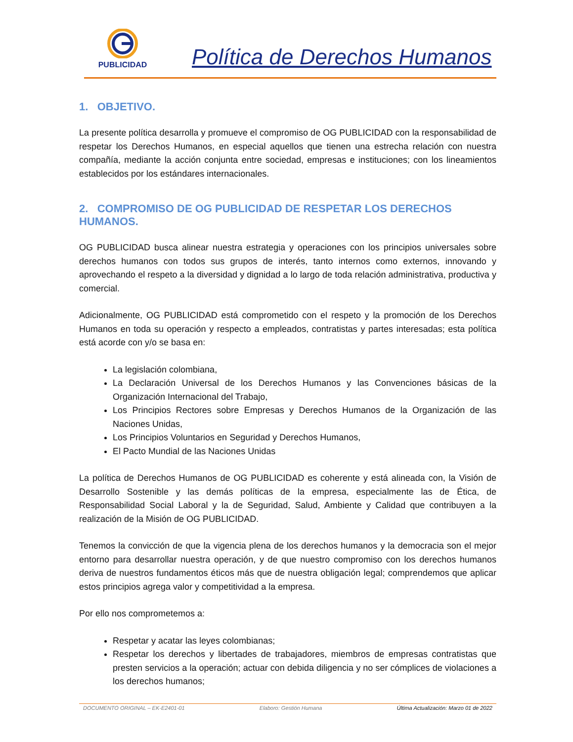PUBLICIDAD
Política de Derechos Humanos
1. OBJETIVO.
La presente política desarrolla y promueve el compromiso de OG PUBLICIDAD con la responsabilidad de respetar los Derechos Humanos, en especial aquellos que tienen una estrecha relación con nuestra compañía, mediante la acción conjunta entre sociedad, empresas e instituciones; con los lineamientos establecidos por los estándares internacionales.
2. COMPROMISO DE OG PUBLICIDAD DE RESPETAR LOS DERECHOS HUMANOS.
OG PUBLICIDAD busca alinear nuestra estrategia y operaciones con los principios universales sobre derechos humanos con todos sus grupos de interés, tanto internos como externos, innovando y aprovechando el respeto a la diversidad y dignidad a lo largo de toda relación administrativa, productiva y comercial.
Adicionalmente, OG PUBLICIDAD está comprometido con el respeto y la promoción de los Derechos Humanos en toda su operación y respecto a empleados, contratistas y partes interesadas; esta política está acorde con y/o se basa en:
La legislación colombiana,
La Declaración Universal de los Derechos Humanos y las Convenciones básicas de la Organización Internacional del Trabajo,
Los Principios Rectores sobre Empresas y Derechos Humanos de la Organización de las Naciones Unidas,
Los Principios Voluntarios en Seguridad y Derechos Humanos,
El Pacto Mundial de las Naciones Unidas
La política de Derechos Humanos de OG PUBLICIDAD es coherente y está alineada con, la Visión de Desarrollo Sostenible y las demás políticas de la empresa, especialmente las de Ética, de Responsabilidad Social Laboral y la de Seguridad, Salud, Ambiente y Calidad que contribuyen a la realización de la Misión de OG PUBLICIDAD.
Tenemos la convicción de que la vigencia plena de los derechos humanos y la democracia son el mejor entorno para desarrollar nuestra operación, y de que nuestro compromiso con los derechos humanos deriva de nuestros fundamentos éticos más que de nuestra obligación legal; comprendemos que aplicar estos principios agrega valor y competitividad a la empresa.
Por ello nos comprometemos a:
Respetar y acatar las leyes colombianas;
Respetar los derechos y libertades de trabajadores, miembros de empresas contratistas que presten servicios a la operación; actuar con debida diligencia y no ser cómplices de violaciones a los derechos humanos;
DOCUMENTO ORIGINAL – EK-E2401-01 Elaboro: Gestión Humana Última Actualización: Marzo 01 de 2022